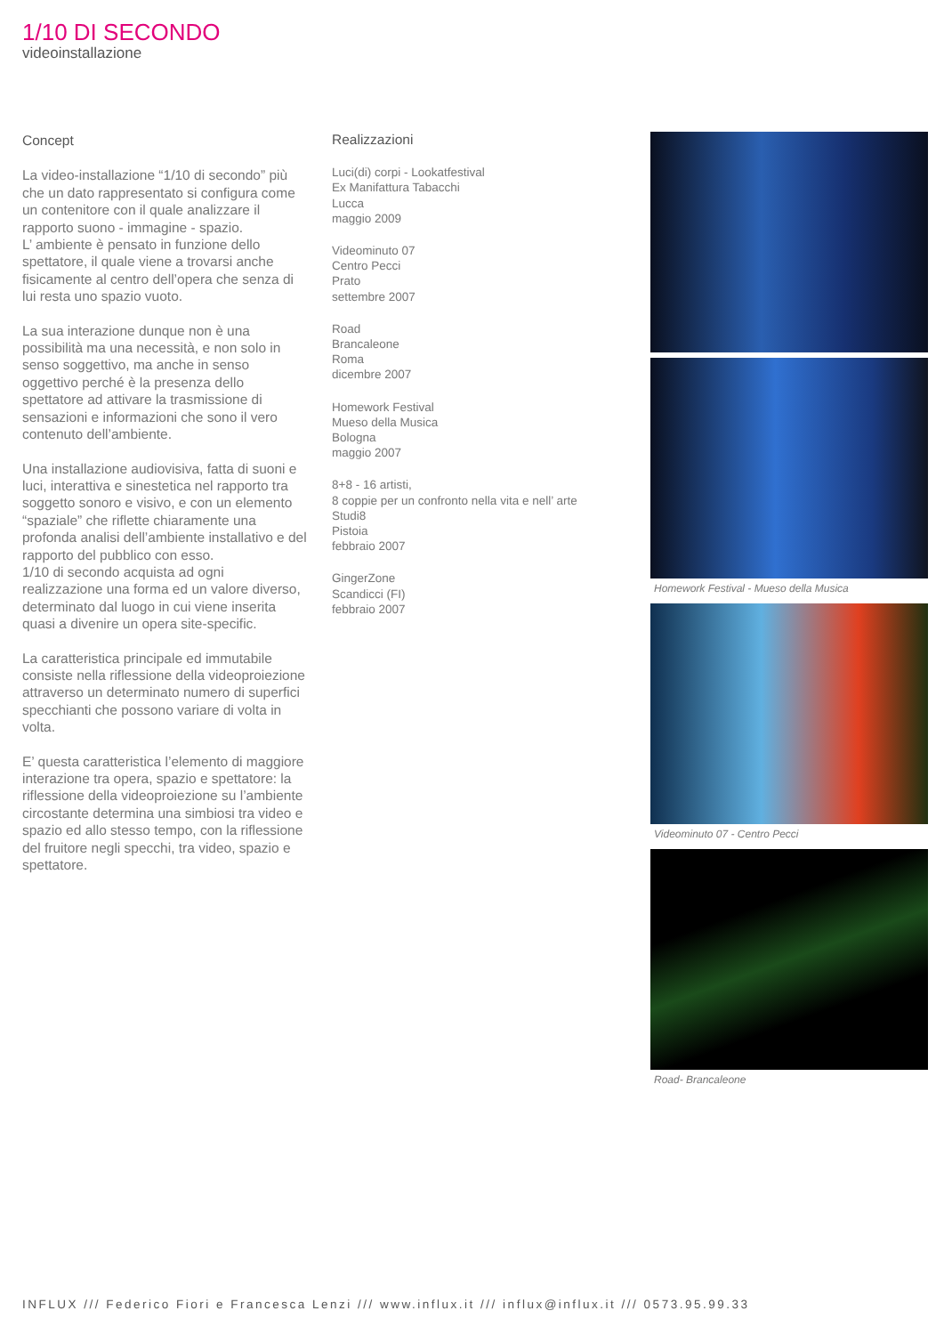1/10 DI SECONDO
videoinstallazione
Concept
La video-installazione “1/10 di secondo” più che un dato rappresentato si configura come un contenitore con il quale analizzare il rapporto suono - immagine - spazio.
L’ ambiente è pensato in funzione dello spettatore, il quale viene a trovarsi anche fisicamente al centro dell’opera che senza di lui resta uno spazio vuoto.
La sua interazione dunque non è una possibilità ma una necessità, e non solo in senso soggettivo, ma anche in senso oggettivo perché è la presenza dello spettatore ad attivare la trasmissione di sensazioni e informazioni che sono il vero contenuto dell’ambiente.
Una installazione audiovisiva, fatta di suoni e luci, interattiva e sinestetica nel rapporto tra soggetto sonoro e visivo, e con un elemento “spaziale” che riflette chiaramente una profonda analisi dell’ambiente installativo e del rapporto del pubblico con esso.
1/10 di secondo acquista ad ogni realizzazione una forma ed un valore diverso, determinato dal luogo in cui viene inserita quasi a divenire un opera site-specific.
La caratteristica principale ed immutabile consiste nella riflessione della videoproiezione attraverso un determinato numero di superfici specchianti che possono variare di volta in volta.
E’ questa caratteristica l’elemento di maggiore interazione tra opera, spazio e spettatore: la riflessione della videoproiezione su l’ambiente circostante determina una simbiosi tra video e spazio ed allo stesso tempo, con la riflessione del fruitore negli specchi, tra video, spazio e spettatore.
Realizzazioni
Luci(di) corpi - Lookatfestival
Ex Manifattura Tabacchi
Lucca
maggio 2009
Videominuto 07
Centro Pecci
Prato
settembre 2007
Road
Brancaleone
Roma
dicembre 2007
Homework Festival
Mueso della Musica
Bologna
maggio 2007
8+8 - 16 artisti,
8 coppie per un confronto nella vita e nell’ arte
Studi8
Pistoia
febbraio 2007
GingerZone
Scandicci (FI)
febbraio 2007
Homework Festival - Mueso della Musica
Videominuto 07 - Centro Pecci
Road- Brancaleone
INFLUX /// Federico Fiori e Francesca Lenzi /// www.influx.it /// influx@influx.it /// 0573.95.99.33